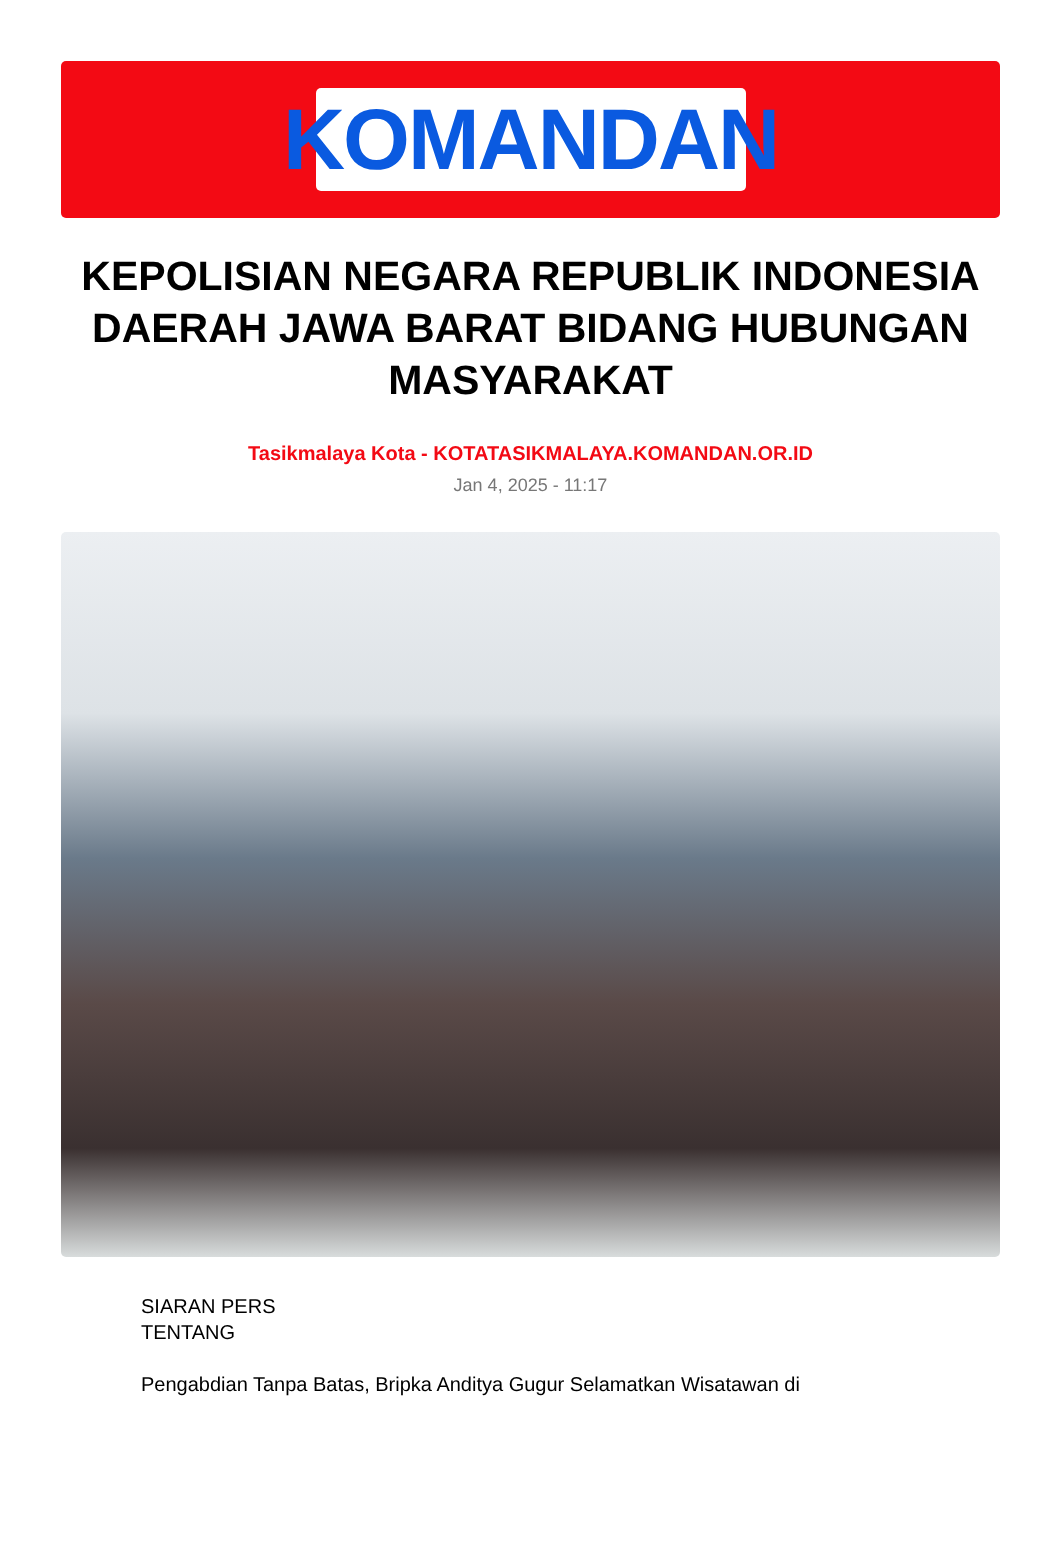KOMANDAN
KEPOLISIAN NEGARA REPUBLIK INDONESIA DAERAH JAWA BARAT BIDANG HUBUNGAN MASYARAKAT
Tasikmalaya Kota - KOTATASIKMALAYA.KOMANDAN.OR.ID
Jan 4, 2025 - 11:17
SIARAN PERS
TENTANG
Pengabdian Tanpa Batas, Bripka Anditya Gugur Selamatkan Wisatawan di